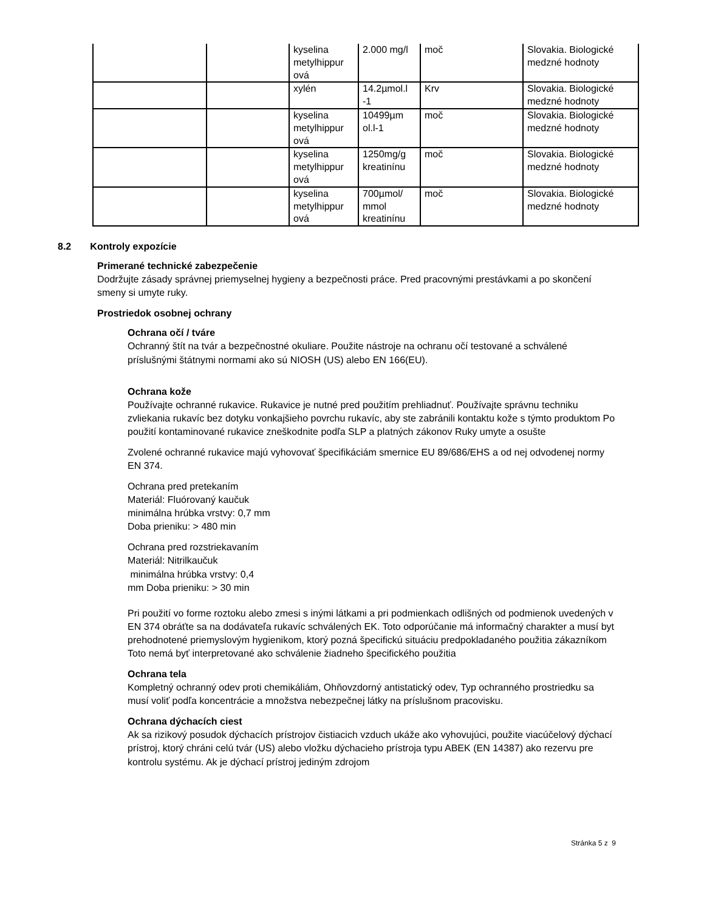| | | kyselina metylhippur ová | 2.000 mg/l | moč | Slovakia. Biologické medzné hodnoty |
| | | xylén | 14.2µmol.l -1 | Krv | Slovakia. Biologické medzné hodnoty |
| | | kyselina metylhippur ová | 10499µm ol.l-1 | moč | Slovakia. Biologické medzné hodnoty |
| | | kyselina metylhippur ová | 1250mg/g kreatinínu | moč | Slovakia. Biologické medzné hodnoty |
| | | kyselina metylhippur ová | 700µmol/ mmol kreatinínu | moč | Slovakia. Biologické medzné hodnoty |
8.2 Kontroly expozície
Primerané technické zabezpečenie
Dodržujte zásady správnej priemyselnej hygieny a bezpečnosti práce. Pred pracovnými prestávkami a po skončení smeny si umyte ruky.
Prostriedok osobnej ochrany
Ochrana očí / tváre
Ochranný štít na tvár a bezpečnostné okuliare. Použite nástroje na ochranu očí testované a schválené príslušnými štátnymi normami ako sú NIOSH (US) alebo EN 166(EU).
Ochrana kože
Používajte ochranné rukavice. Rukavice je nutné pred použitím prehliadnuť. Používajte správnu techniku zvliekania rukavíc bez dotyku vonkajšieho povrchu rukavíc, aby ste zabránili kontaktu kože s týmto produktom Po použití kontaminované rukavice zneškodnite podľa SLP a platných zákonov Ruky umyte a osušte
Zvolené ochranné rukavice majú vyhovovať špecifikáciám smernice EU 89/686/EHS a od nej odvodenej normy EN 374.
Ochrana pred pretekaním
Materiál: Fluórovaný kaučuk
minimálna hrúbka vrstvy: 0,7 mm
Doba prieniku: > 480 min
Ochrana pred rozstriekavaním
Materiál: Nitrilkaučuk
minimálna hrúbka vrstvy: 0,4
mm Doba prieniku: > 30 min
Pri použití vo forme roztoku alebo zmesi s inými látkami a pri podmienkach odlišných od podmienok uvedených v EN 374 obráťte sa na dodávateľa rukavíc schválených EK. Toto odporúčanie má informačný charakter a musí byt prehodnotené priemyslovým hygienikom, ktorý pozná špecifickú situáciu predpokladaného použitia zákazníkom Toto nemá byť interpretované ako schválenie žiadneho špecifického použitia
Ochrana tela
Kompletný ochranný odev proti chemikáliám, Ohňovzdorný antistatický odev, Typ ochranného prostriedku sa musí voliť podľa koncentrácie a množstva nebezpečnej látky na príslušnom pracovisku.
Ochrana dýchacích ciest
Ak sa rizikový posudok dýchacích prístrojov čistiacich vzduch ukáže ako vyhovujúci, použite viacúčelový dýchací prístroj, ktorý chráni celú tvár (US) alebo vložku dýchacieho prístroja typu ABEK (EN 14387) ako rezervu pre kontrolu systému. Ak je dýchací prístroj jediným zdrojom
Stránka 5 z 9